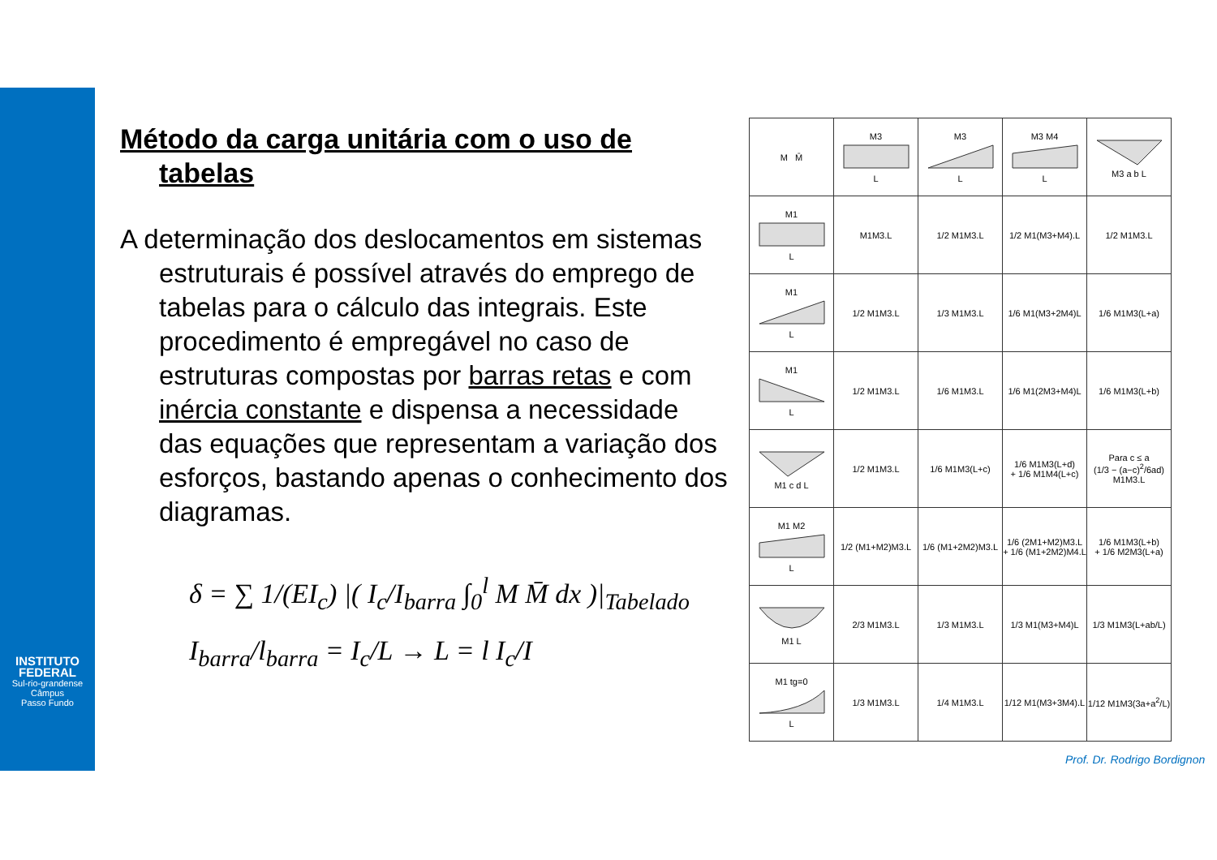INSTITUTO
FEDERAL
Sul-rio-grandense
Câmpus
Passo Fundo
Método da carga unitária com o uso de tabelas
A determinação dos deslocamentos em sistemas estruturais é possível através do emprego de tabelas para o cálculo das integrais. Este procedimento é empregável no caso de estruturas compostas por barras retas e com inércia constante e dispensa a necessidade das equações que representam a variação dos esforços, bastando apenas o conhecimento dos diagramas.
δ = ∑ 1/(EI<sub>c</sub>) |( I<sub>c</sub>/I<sub>barra</sub> ∫<sub>0</sub><sup>l</sup> M M̄ dx )|<sub>Tabelado</sub>
I<sub>barra</sub>/l<sub>barra</sub> = I<sub>c</sub>/L → L = l I<sub>c</sub>/I
| M M̄ | M3 L | M3 L | M3 M4 L | M3 a b L |
| M1 L | M1M3.L | 1/2 M1M3.L | 1/2 M1(M3+M4).L | 1/2 M1M3.L |
| M1 L | 1/2 M1M3.L | 1/3 M1M3.L | 1/6 M1(M3+2M4)L | 1/6 M1M3(L+a) |
| M1 L | 1/2 M1M3.L | 1/6 M1M3.L | 1/6 M1(2M3+M4)L | 1/6 M1M3(L+b) |
| M1 c d L | 1/2 M1M3.L | 1/6 M1M3(L+c) | 1/6 M1M3(L+d) + 1/6 M1M4(L+c) | Para c ≤ a (1/3 − (a−c)<sup>2</sup>/6ad) M1M3.L |
| M1 M2 L | 1/2 (M1+M2)M3.L | 1/6 (M1+2M2)M3.L | 1/6 (2M1+M2)M3.L + 1/6 (M1+2M2)M4.L | 1/6 M1M3(L+b) + 1/6 M2M3(L+a) |
| M1 L | 2/3 M1M3.L | 1/3 M1M3.L | 1/3 M1(M3+M4)L | 1/3 M1M3(L+ab/L) |
| M1 tg=0 L | 1/3 M1M3.L | 1/4 M1M3.L | 1/12 M1(M3+3M4).L | 1/12 M1M3(3a+a<sup>2</sup>/L) |
Prof. Dr. Rodrigo Bordignon